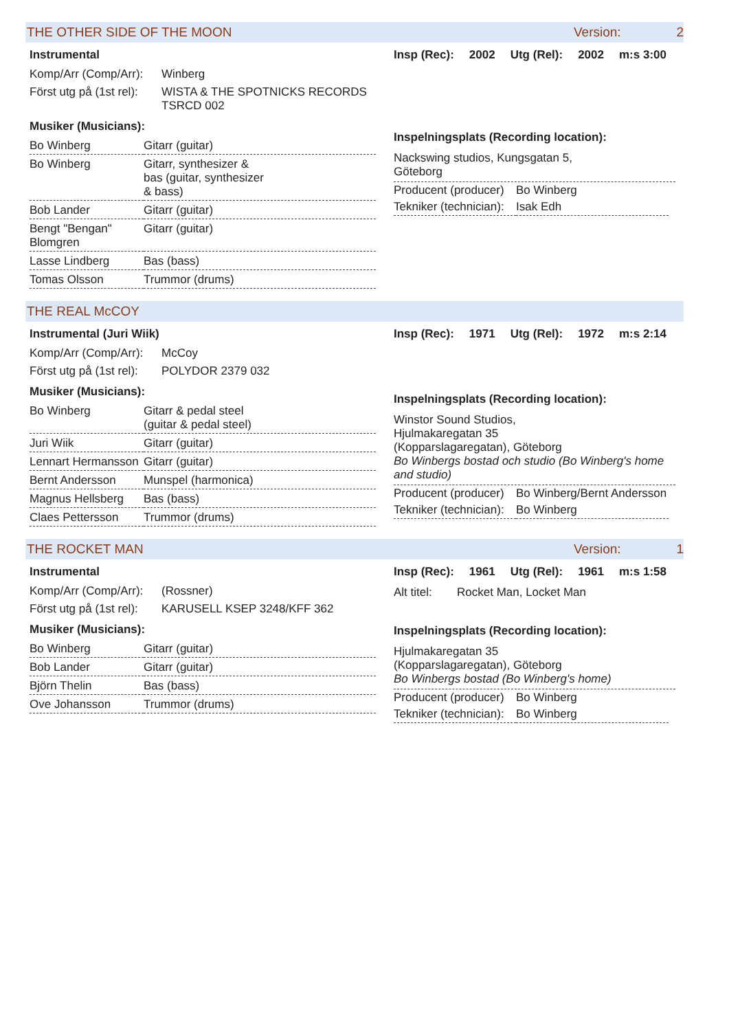THE OTHER SIDE OF THE MOON Version: 2
Instrumental
Komp/Arr (Comp/Arr): Winberg
Först utg på (1st rel): WISTA & THE SPOTNICKS RECORDS
TSRCD 002
Musiker (Musicians):
| Bo Winberg | Gitarr (guitar) |
| Bo Winberg | Gitarr, synthesizer & bas (guitar, synthesizer & bass) |
| Bob Lander | Gitarr (guitar) |
| Bengt "Bengan" Blomgren | Gitarr (guitar) |
| Lasse Lindberg | Bas (bass) |
| Tomas Olsson | Trummor (drums) |
Insp (Rec): 2002 Utg (Rel): 2002 m:s 3:00
Inspelningsplats (Recording location):
Nackswing studios, Kungsgatan 5,
Göteborg
| Producent (producer) | Bo Winberg |
| Tekniker (technician): | Isak Edh |
THE REAL McCOY
Instrumental (Juri Wiik)
Komp/Arr (Comp/Arr): McCoy
Först utg på (1st rel): POLYDOR 2379 032
Musiker (Musicians):
| Bo Winberg | Gitarr & pedal steel (guitar & pedal steel) |
| Juri Wiik | Gitarr (guitar) |
| Lennart Hermansson | Gitarr (guitar) |
| Bernt Andersson | Munspel (harmonica) |
| Magnus Hellsberg | Bas (bass) |
| Claes Pettersson | Trummor (drums) |
Insp (Rec): 1971 Utg (Rel): 1972 m:s 2:14
Inspelningsplats (Recording location):
Winstor Sound Studios,
Hjulmakaregatan 35
(Kopparslagaregatan), Göteborg
Bo Winbergs bostad och studio (Bo Winberg's home and studio)
| Producent (producer) | Bo Winberg/Bernt Andersson |
| Tekniker (technician): | Bo Winberg |
THE ROCKET MAN Version: 1
Instrumental
Komp/Arr (Comp/Arr): (Rossner)
Först utg på (1st rel): KARUSELL KSEP 3248/KFF 362
Musiker (Musicians):
| Bo Winberg | Gitarr (guitar) |
| Bob Lander | Gitarr (guitar) |
| Björn Thelin | Bas (bass) |
| Ove Johansson | Trummor (drums) |
Insp (Rec): 1961 Utg (Rel): 1961 m:s 1:58
Alt titel: Rocket Man, Locket Man
Inspelningsplats (Recording location):
Hjulmakaregatan 35
(Kopparslagaregatan), Göteborg
Bo Winbergs bostad (Bo Winberg's home)
| Producent (producer) | Bo Winberg |
| Tekniker (technician): | Bo Winberg |